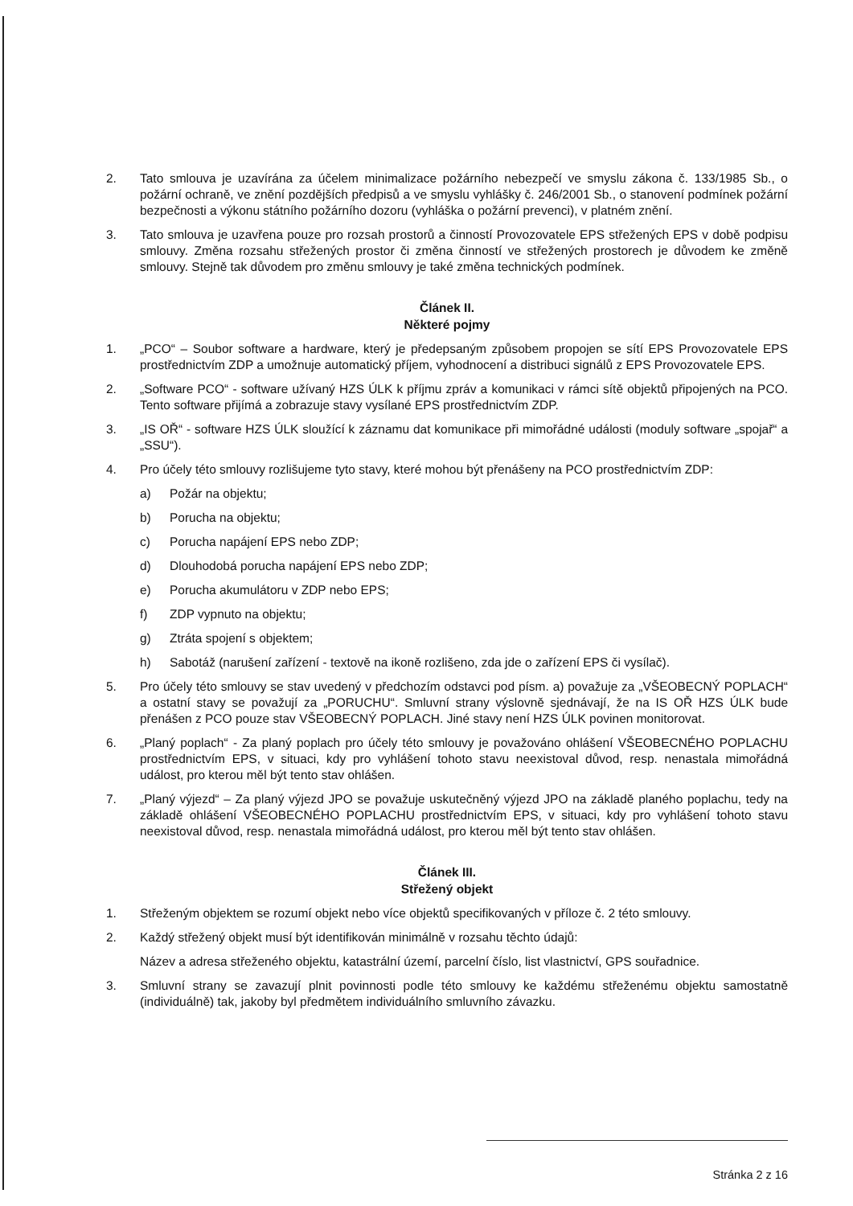2. Tato smlouva je uzavírána za účelem minimalizace požárního nebezpečí ve smyslu zákona č. 133/1985 Sb., o požární ochraně, ve znění pozdějších předpisů a ve smyslu vyhlášky č. 246/2001 Sb., o stanovení podmínek požární bezpečnosti a výkonu státního požárního dozoru (vyhláška o požární prevenci), v platném znění.
3. Tato smlouva je uzavřena pouze pro rozsah prostorů a činností Provozovatele EPS střežených EPS v době podpisu smlouvy. Změna rozsahu střežených prostor či změna činností ve střežených prostorech je důvodem ke změně smlouvy. Stejně tak důvodem pro změnu smlouvy je také změna technických podmínek.
Článek II.
Některé pojmy
1. „PCO“ – Soubor software a hardware, který je předepsaným způsobem propojen se sítí EPS Provozovatele EPS prostřednictvím ZDP a umožnuje automatický příjem, vyhodnocení a distribuci signálů z EPS Provozovatele EPS.
2. „Software PCO“ - software užívaný HZS ÚLK k příjmu zpráv a komunikaci v rámci sítě objektů připojených na PCO. Tento software přijímá a zobrazuje stavy vysílané EPS prostřednictvím ZDP.
3. „IS OŘ“ - software HZS ÚLK sloužící k záznamu dat komunikace při mimořádné události (moduly software „spojař“ a „SSU“).
4. Pro účely této smlouvy rozlišujeme tyto stavy, které mohou být přenášeny na PCO prostřednictvím ZDP:
a) Požár na objektu;
b) Porucha na objektu;
c) Porucha napájení EPS nebo ZDP;
d) Dlouhodobá porucha napájení EPS nebo ZDP;
e) Porucha akumulátoru v ZDP nebo EPS;
f) ZDP vypnuto na objektu;
g) Ztráta spojení s objektem;
h) Sabotáž (narušení zařízení - textově na ikoně rozlišeno, zda jde o zařízení EPS či vysílač).
5. Pro účely této smlouvy se stav uvedený v předchozím odstavci pod písm. a) považuje za „VŠEOBECNÝ POPLACH“ a ostatní stavy se považují za „PORUCHU“. Smluvní strany výslovně sjednávají, že na IS OŘ HZS ÚLK bude přenášen z PCO pouze stav VŠEOBECNÝ POPLACH. Jiné stavy není HZS ÚLK povinen monitorovat.
6. „Planý poplach“ - Za planý poplach pro účely této smlouvy je považováno ohlášení VŠEOBECNÉHO POPLACHU prostřednictvím EPS, v situaci, kdy pro vyhlášení tohoto stavu neexistoval důvod, resp. nenastala mimořádná událost, pro kterou měl být tento stav ohlášen.
7. „Planý výjezd“ – Za planý výjezd JPO se považuje uskutečněný výjezd JPO na základě planého poplachu, tedy na základě ohlášení VŠEOBECNÉHO POPLACHU prostřednictvím EPS, v situaci, kdy pro vyhlášení tohoto stavu neexistoval důvod, resp. nenastala mimořádná událost, pro kterou měl být tento stav ohlášen.
Článek III.
Střežený objekt
1. Střeženým objektem se rozumí objekt nebo více objektů specifikovaných v příloze č. 2 této smlouvy.
2. Každý střežený objekt musí být identifikován minimálně v rozsahu těchto údajů:
Název a adresa střeženého objektu, katastrální území, parcelní číslo, list vlastnictví, GPS souřadnice.
3. Smluvní strany se zavazují plnit povinnosti podle této smlouvy ke každému střeženému objektu samostatně (individuálně) tak, jakoby byl předmětem individuálního smluvního závazku.
Stránka 2 z 16